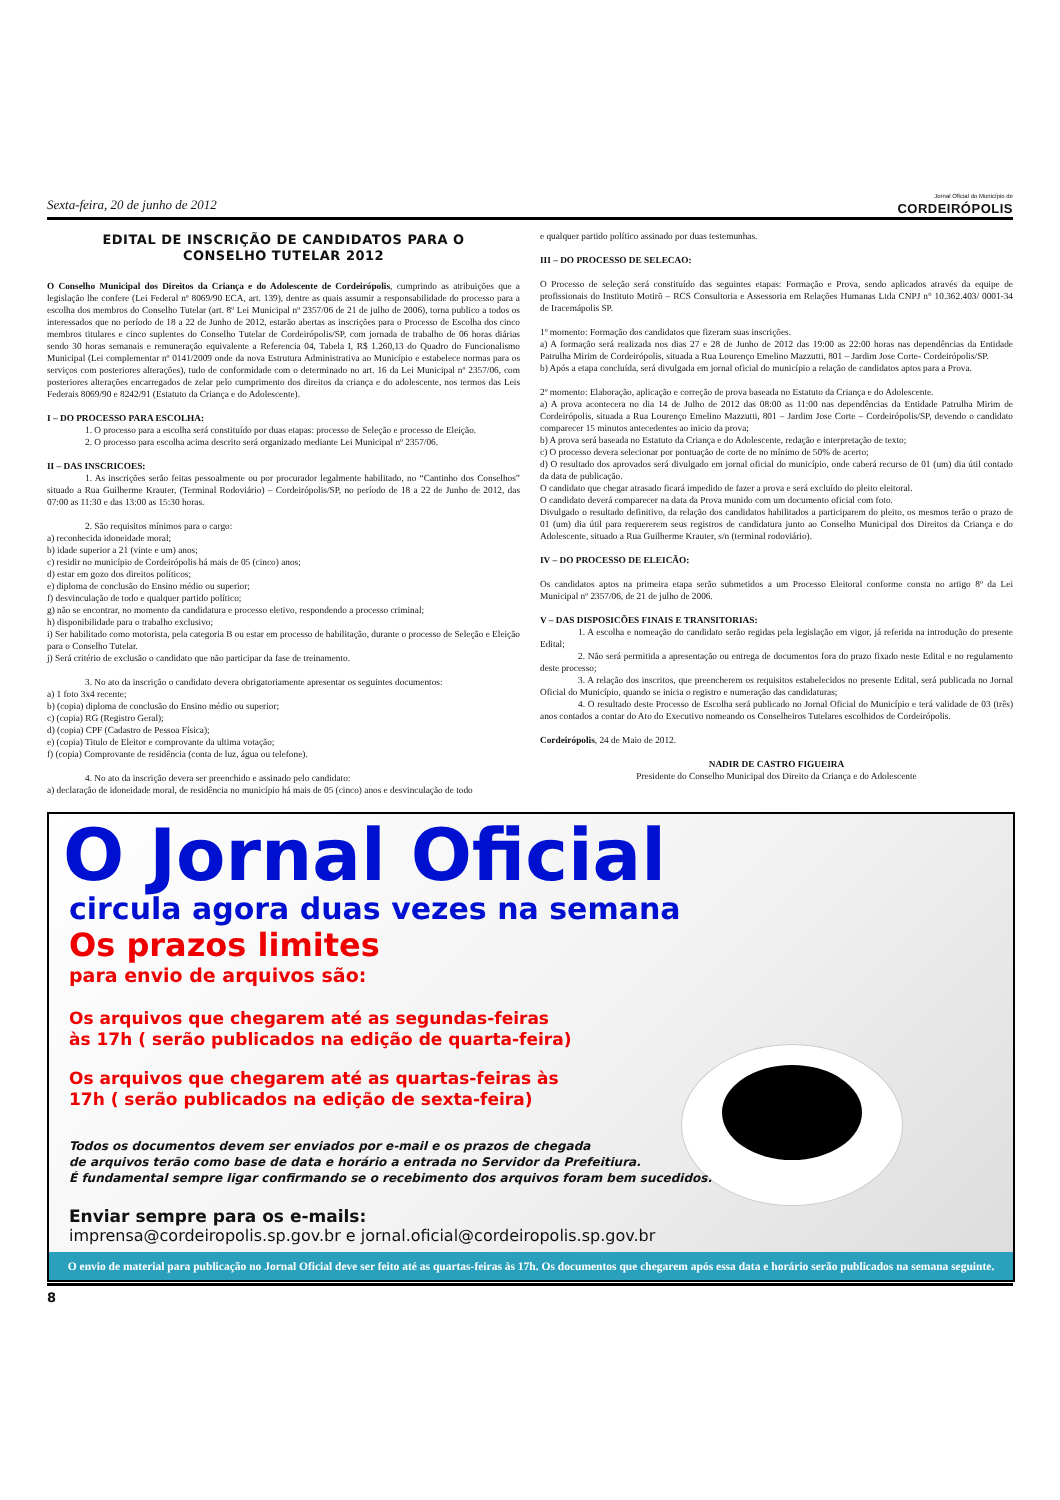Sexta-feira, 20 de junho de 2012 Jornal Oficial do Município de
CORDEIRÓPOLIS
EDITAL DE INSCRIÇÃO DE CANDIDATOS PARA O
CONSELHO TUTELAR 2012
O Conselho Municipal dos Direitos da Criança e do Adolescente de Cordeirópolis, cumprindo as atribuições que a legislação lhe confere (Lei Federal nº 8069/90 ECA, art. 139), dentre as quais assumir a responsabilidade do processo para a escolha dos membros do Conselho Tutelar (art. 8º Lei Municipal nº 2357/06 de 21 de julho de 2006), torna publico a todos os interessados que no período de 18 a 22 de Junho de 2012, estarão abertas as inscrições para o Processo de Escolha dos cinco membros titulares e cinco suplentes do Conselho Tutelar de Cordeirópolis/SP, com jornada de trabalho de 06 horas diárias sendo 30 horas semanais e remuneração equivalente a Referencia 04, Tabela I, R$ 1.260,13 do Quadro do Funcionalismo Municipal (Lei complementar nº 0141/2009 onde da nova Estrutura Administrativa ao Município e estabelece normas para os serviços com posteriores alterações), tudo de conformidade com o determinado no art. 16 da Lei Municipal nº 2357/06, com posteriores alterações encarregados de zelar pelo cumprimento dos direitos da criança e do adolescente, nos termos das Leis Federais 8069/90 e 8242/91 (Estatuto da Criança e do Adolescente).
I – DO PROCESSO PARA ESCOLHA:
1. O processo para a escolha será constituído por duas etapas: processo de Seleção e processo de Eleição.
2. O processo para escolha acima descrito será organizado mediante Lei Municipal nº 2357/06.
II – DAS INSCRICOES:
1. As inscrições serão feitas pessoalmente ou por procurador legalmente habilitado, no “Cantinho dos Conselhos” situado a Rua Guilherme Krauter, (Terminal Rodoviário) – Cordeirópolis/SP, no período de 18 a 22 de Junho de 2012, das 07:00 as 11:30 e das 13:00 as 15:30 horas.
2. São requisitos mínimos para o cargo:
a) reconhecida idoneidade moral;
b) idade superior a 21 (vinte e um) anos;
c) residir no município de Cordeirópolis há mais de 05 (cinco) anos;
d) estar em gozo dos direitos políticos;
e) diploma de conclusão do Ensino médio ou superior;
f) desvinculação de todo e qualquer partido político;
g) não se encontrar, no momento da candidatura e processo eletivo, respondendo a processo criminal;
h) disponibilidade para o trabalho exclusivo;
i) Ser habilitado como motorista, pela categoria B ou estar em processo de habilitação, durante o processo de Seleção e Eleição para o Conselho Tutelar.
j) Será critério de exclusão o candidato que não participar da fase de treinamento.
3. No ato da inscrição o candidato devera obrigatoriamente apresentar os seguintes documentos:
a) 1 foto 3x4 recente;
b) (copia) diploma de conclusão do Ensino médio ou superior;
c) (copia) RG (Registro Geral);
d) (copia) CPF (Cadastro de Pessoa Física);
e) (copia) Titulo de Eleitor e comprovante da ultima votação;
f) (copia) Comprovante de residência (conta de luz, água ou telefone).
4. No ato da inscrição devera ser preenchido e assinado pelo candidato:
a) declaração de idoneidade moral, de residência no município há mais de 05 (cinco) anos e desvinculação de todo
e qualquer partido político assinado por duas testemunhas.
III – DO PROCESSO DE SELECAO:
O Processo de seleção será constituído das seguintes etapas: Formação e Prova, sendo aplicados através da equipe de profissionais do Instituto Motirõ – RCS Consultoria e Assessoria em Relações Humanas Ltda CNPJ n° 10.362.403/ 0001-34 de Iracemápolis SP.
1º momento: Formação dos candidatos que fizeram suas inscrições.
a) A formação será realizada nos dias 27 e 28 de Junho de 2012 das 19:00 as 22:00 horas nas dependências da Entidade Patrulha Mirim de Cordeirópolis, situada a Rua Lourenço Emelino Mazzutti, 801 – Jardim Jose Corte- Cordeirópolis/SP.
b) Após a etapa concluída, será divulgada em jornal oficial do município a relação de candidatos aptos para a Prova.
2º momento: Elaboração, aplicação e correção de prova baseada no Estatuto da Criança e do Adolescente.
a) A prova acontecera no dia 14 de Julho de 2012 das 08:00 as 11:00 nas dependências da Entidade Patrulha Mirim de Cordeirópolis, situada a Rua Lourenço Emelino Mazzutti, 801 – Jardim Jose Corte – Cordeirópolis/SP, devendo o candidato comparecer 15 minutos antecedentes ao inicio da prova;
b) A prova será baseada no Estatuto da Criança e do Adolescente, redação e interpretação de texto;
c) O processo devera selecionar por pontuação de corte de no mínimo de 50% de acerto;
d) O resultado dos aprovados será divulgado em jornal oficial do município, onde caberá recurso de 01 (um) dia útil contado da data de publicação.
O candidato que chegar atrasado ficará impedido de fazer a prova e será excluído do pleito eleitoral.
O candidato deverá comparecer na data da Prova munido com um documento oficial com foto.
Divulgado o resultado definitivo, da relação dos candidatos habilitados a participarem do pleito, os mesmos terão o prazo de 01 (um) dia útil para requererem seus registros de candidatura junto ao Conselho Municipal dos Direitos da Criança e do Adolescente, situado a Rua Guilherme Krauter, s/n (terminal rodoviário).
IV – DO PROCESSO DE ELEICÃO:
Os candidatos aptos na primeira etapa serão submetidos a um Processo Eleitoral conforme consta no artigo 8º da Lei Municipal nº 2357/06, de 21 de julho de 2006.
V – DAS DISPOSICÕES FINAIS E TRANSITORIAS:
1. A escolha e nomeação do candidato serão regidas pela legislação em vigor, já referida na introdução do presente Edital;
2. Não será permitida a apresentação ou entrega de documentos fora do prazo fixado neste Edital e no regulamento deste processo;
3. A relação dos inscritos, que preencherem os requisitos estabelecidos no presente Edital, será publicada no Jornal Oficial do Município, quando se inicia o registro e numeração das candidaturas;
4. O resultado deste Processo de Escolha será publicado no Jornal Oficial do Município e terá validade de 03 (três) anos contados a contar do Ato do Executivo nomeando os Conselheiros Tutelares escolhidos de Cordeirópolis.
Cordeirópolis, 24 de Maio de 2012.
NADIR DE CASTRO FIGUEIRA
Presidente do Conselho Municipal dos Direito da Criança e do Adolescente
O Jornal Oficial
circula agora duas vezes na semana
Os prazos limites
para envio de arquivos são:
Os arquivos que chegarem até as segundas-feiras
às 17h ( serão publicados na edição de quarta-feira)
Os arquivos que chegarem até as quartas-feiras às
17h ( serão publicados na edição de sexta-feira)
Todos os documentos devem ser enviados por e-mail e os prazos de chegada
de arquivos terão como base de data e horário a entrada no Servidor da Prefeitiura.
É fundamental sempre ligar confirmando se o recebimento dos arquivos foram bem sucedidos.
Enviar sempre para os e-mails:
imprensa@cordeiropolis.sp.gov.br e jornal.oficial@cordeiropolis.sp.gov.br
O envio de material para publicação no Jornal Oficial deve ser feito até as quartas-feiras às 17h. Os documentos que chegarem após essa data e horário serão publicados na semana seguinte.
8